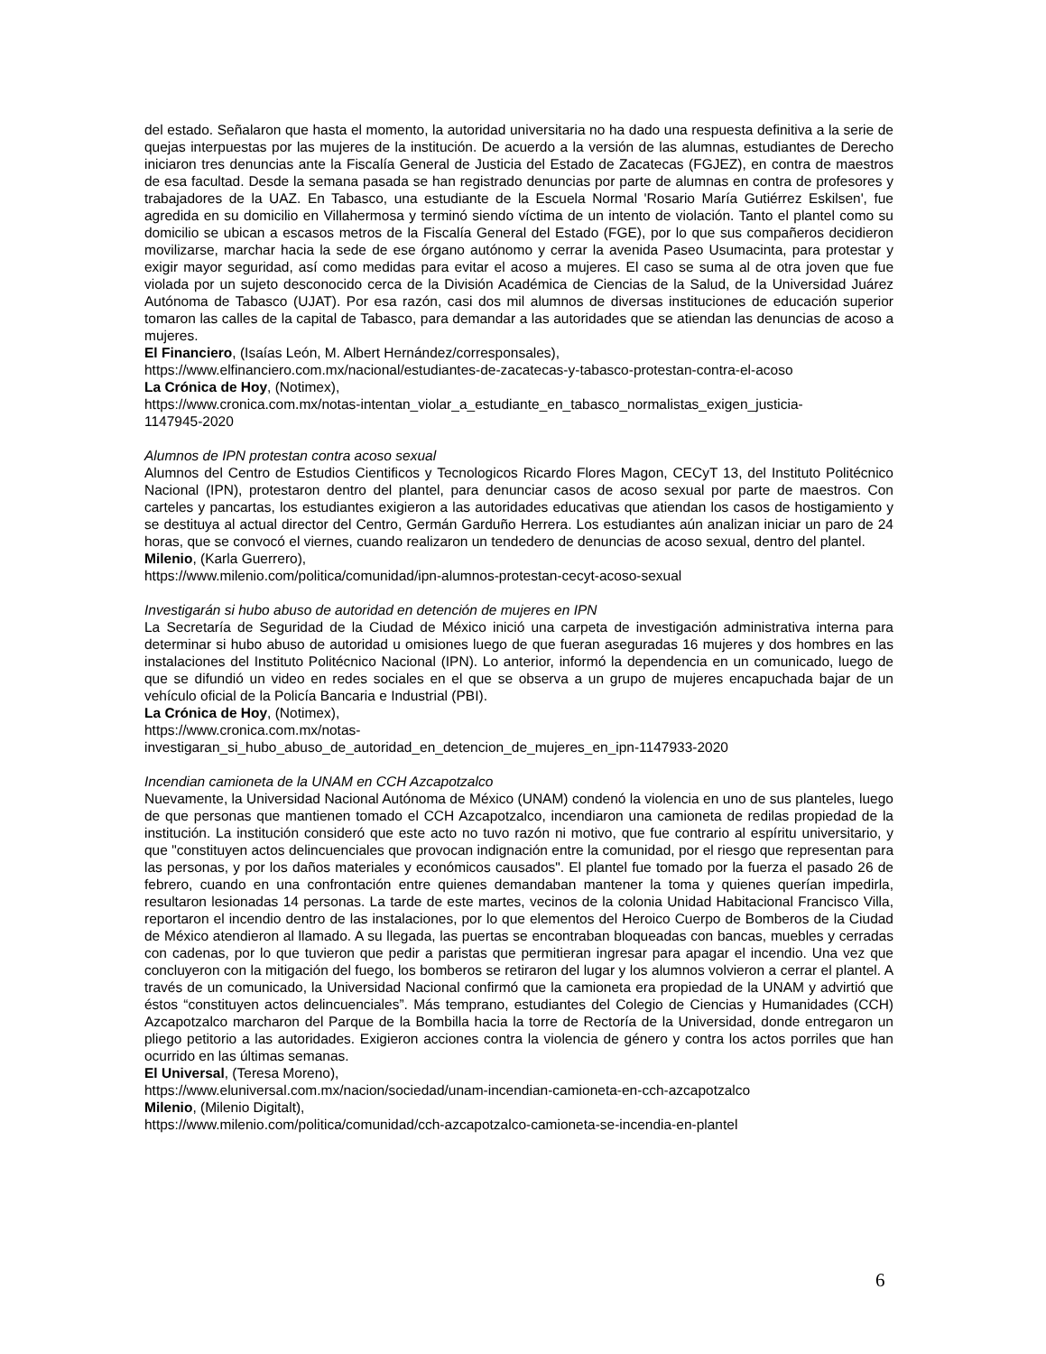del estado. Señalaron que hasta el momento, la autoridad universitaria no ha dado una respuesta definitiva a la serie de quejas interpuestas por las mujeres de la institución. De acuerdo a la versión de las alumnas, estudiantes de Derecho iniciaron tres denuncias ante la Fiscalía General de Justicia del Estado de Zacatecas (FGJEZ), en contra de maestros de esa facultad. Desde la semana pasada se han registrado denuncias por parte de alumnas en contra de profesores y trabajadores de la UAZ. En Tabasco, una estudiante de la Escuela Normal 'Rosario María Gutiérrez Eskilsen', fue agredida en su domicilio en Villahermosa y terminó siendo víctima de un intento de violación. Tanto el plantel como su domicilio se ubican a escasos metros de la Fiscalía General del Estado (FGE), por lo que sus compañeros decidieron movilizarse, marchar hacia la sede de ese órgano autónomo y cerrar la avenida Paseo Usumacinta, para protestar y exigir mayor seguridad, así como medidas para evitar el acoso a mujeres. El caso se suma al de otra joven que fue violada por un sujeto desconocido cerca de la División Académica de Ciencias de la Salud, de la Universidad Juárez Autónoma de Tabasco (UJAT). Por esa razón, casi dos mil alumnos de diversas instituciones de educación superior tomaron las calles de la capital de Tabasco, para demandar a las autoridades que se atiendan las denuncias de acoso a mujeres.
El Financiero, (Isaías León, M. Albert Hernández/corresponsales),
https://www.elfinanciero.com.mx/nacional/estudiantes-de-zacatecas-y-tabasco-protestan-contra-el-acoso
La Crónica de Hoy, (Notimex),
https://www.cronica.com.mx/notas-intentan_violar_a_estudiante_en_tabasco_normalistas_exigen_justicia-
1147945-2020
Alumnos de IPN protestan contra acoso sexual
Alumnos del Centro de Estudios Cientificos y Tecnologicos Ricardo Flores Magon, CECyT 13, del Instituto Politécnico Nacional (IPN), protestaron dentro del plantel, para denunciar casos de acoso sexual por parte de maestros. Con carteles y pancartas, los estudiantes exigieron a las autoridades educativas que atiendan los casos de hostigamiento y se destituya al actual director del Centro, Germán Garduño Herrera. Los estudiantes aún analizan iniciar un paro de 24 horas, que se convocó el viernes, cuando realizaron un tendedero de denuncias de acoso sexual, dentro del plantel.
Milenio, (Karla Guerrero),
https://www.milenio.com/politica/comunidad/ipn-alumnos-protestan-cecyt-acoso-sexual
Investigarán si hubo abuso de autoridad en detención de mujeres en IPN
La Secretaría de Seguridad de la Ciudad de México inició una carpeta de investigación administrativa interna para determinar si hubo abuso de autoridad u omisiones luego de que fueran aseguradas 16 mujeres y dos hombres en las instalaciones del Instituto Politécnico Nacional (IPN). Lo anterior, informó la dependencia en un comunicado, luego de que se difundió un video en redes sociales en el que se observa a un grupo de mujeres encapuchada bajar de un vehículo oficial de la Policía Bancaria e Industrial (PBI).
La Crónica de Hoy, (Notimex),
https://www.cronica.com.mx/notas-
investigaran_si_hubo_abuso_de_autoridad_en_detencion_de_mujeres_en_ipn-1147933-2020
Incendian camioneta de la UNAM en CCH Azcapotzalco
Nuevamente, la Universidad Nacional Autónoma de México (UNAM) condenó la violencia en uno de sus planteles, luego de que personas que mantienen tomado el CCH Azcapotzalco, incendiaron una camioneta de redilas propiedad de la institución. La institución consideró que este acto no tuvo razón ni motivo, que fue contrario al espíritu universitario, y que "constituyen actos delincuenciales que provocan indignación entre la comunidad, por el riesgo que representan para las personas, y por los daños materiales y económicos causados". El plantel fue tomado por la fuerza el pasado 26 de febrero, cuando en una confrontación entre quienes demandaban mantener la toma y quienes querían impedirla, resultaron lesionadas 14 personas. La tarde de este martes, vecinos de la colonia Unidad Habitacional Francisco Villa, reportaron el incendio dentro de las instalaciones, por lo que elementos del Heroico Cuerpo de Bomberos de la Ciudad de México atendieron al llamado. A su llegada, las puertas se encontraban bloqueadas con bancas, muebles y cerradas con cadenas, por lo que tuvieron que pedir a paristas que permitieran ingresar para apagar el incendio. Una vez que concluyeron con la mitigación del fuego, los bomberos se retiraron del lugar y los alumnos volvieron a cerrar el plantel. A través de un comunicado, la Universidad Nacional confirmó que la camioneta era propiedad de la UNAM y advirtió que éstos “constituyen actos delincuenciales”. Más temprano, estudiantes del Colegio de Ciencias y Humanidades (CCH) Azcapotzalco marcharon del Parque de la Bombilla hacia la torre de Rectoría de la Universidad, donde entregaron un pliego petitorio a las autoridades. Exigieron acciones contra la violencia de género y contra los actos porriles que han ocurrido en las últimas semanas.
El Universal, (Teresa Moreno),
https://www.eluniversal.com.mx/nacion/sociedad/unam-incendian-camioneta-en-cch-azcapotzalco
Milenio, (Milenio Digitalt),
https://www.milenio.com/politica/comunidad/cch-azcapotzalco-camioneta-se-incendia-en-plantel
6